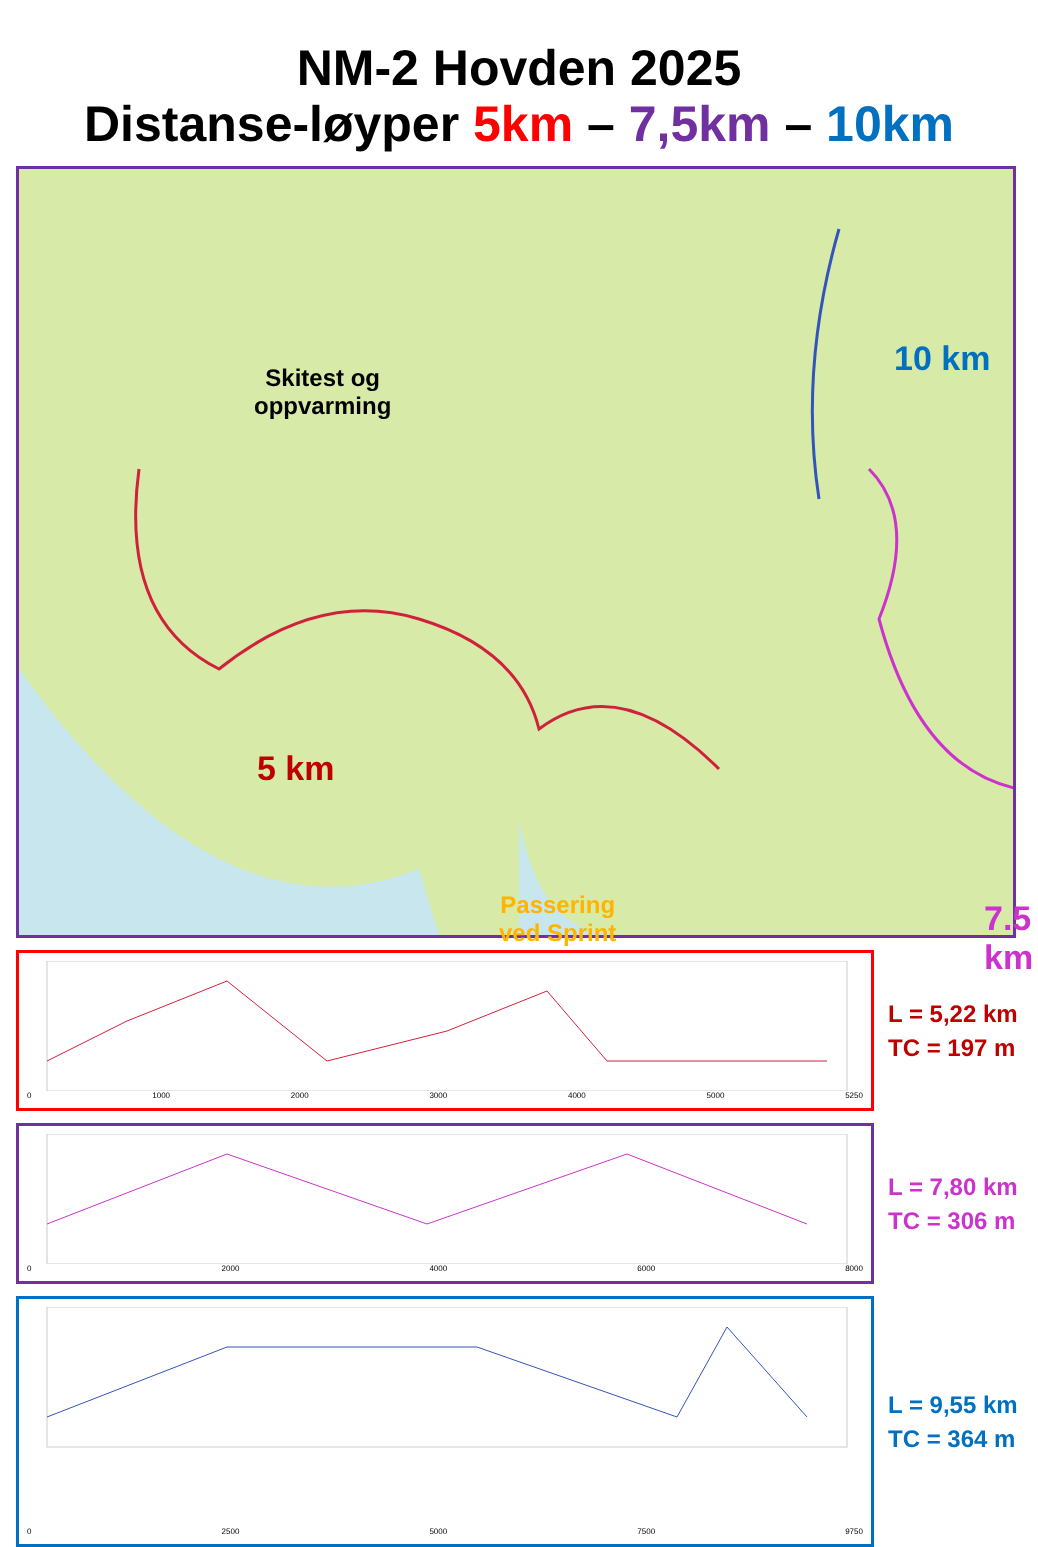NM-2 Hovden 2025
Distanse-løyper 5km – 7,5km – 10km
Skitest og
oppvarming
10 km
5 km
Passering
ved Sprint
7.5 km
0 1000 2000 3000 4000 5000 5250
L = 5,22 km
TC = 197 m
0 2000 4000 6000 8000
L = 7,80 km
TC = 306 m
0 2500 5000 7500 9750
L = 9,55 km
TC = 364 m